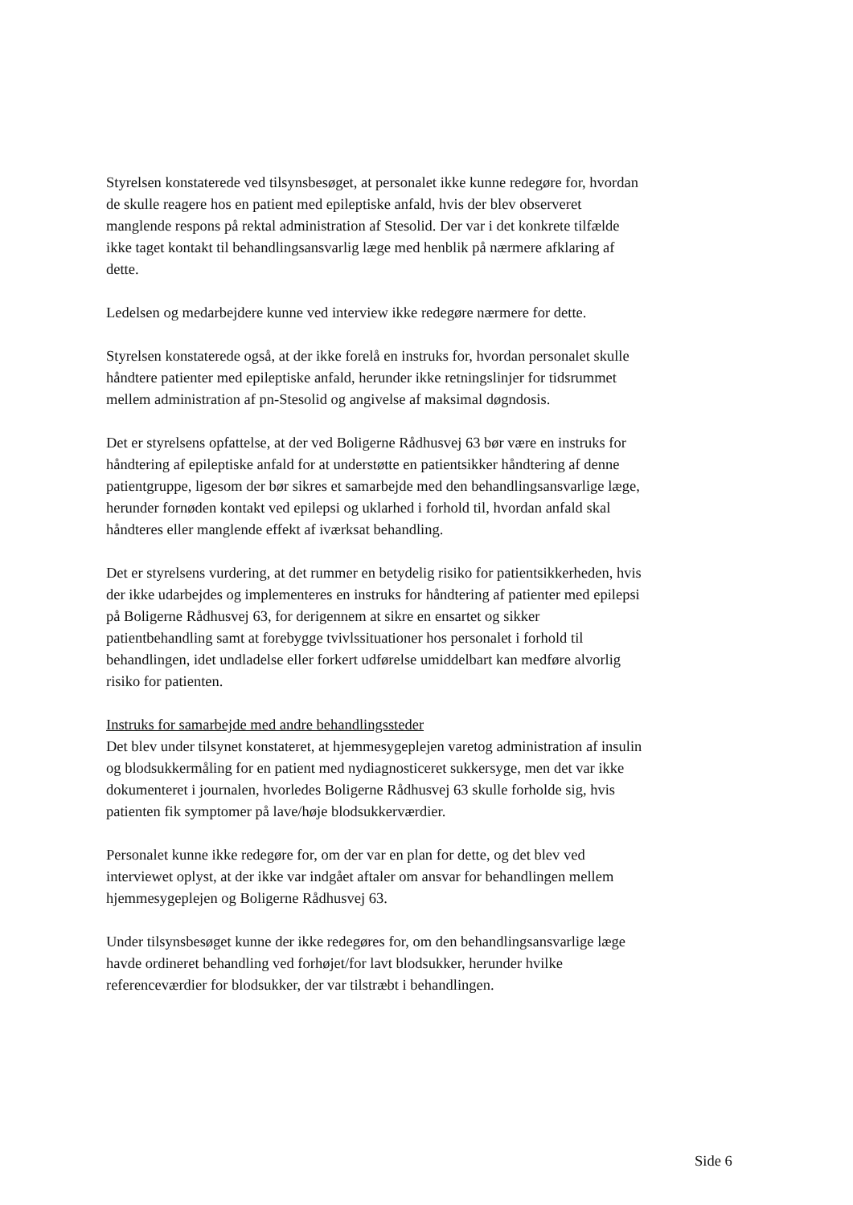Styrelsen konstaterede ved tilsynsbesøget, at personalet ikke kunne redegøre for, hvordan de skulle reagere hos en patient med epileptiske anfald, hvis der blev observeret manglende respons på rektal administration af Stesolid. Der var i det konkrete tilfælde ikke taget kontakt til behandlingsansvarlig læge med henblik på nærmere afklaring af dette.
Ledelsen og medarbejdere kunne ved interview ikke redegøre nærmere for dette.
Styrelsen konstaterede også, at der ikke forelå en instruks for, hvordan personalet skulle håndtere patienter med epileptiske anfald, herunder ikke retningslinjer for tidsrummet mellem administration af pn-Stesolid og angivelse af maksimal døgndosis.
Det er styrelsens opfattelse, at der ved Boligerne Rådhusvej 63 bør være en instruks for håndtering af epileptiske anfald for at understøtte en patientsikker håndtering af denne patientgruppe, ligesom der bør sikres et samarbejde med den behandlingsansvarlige læge, herunder fornøden kontakt ved epilepsi og uklarhed i forhold til, hvordan anfald skal håndteres eller manglende effekt af iværksat behandling.
Det er styrelsens vurdering, at det rummer en betydelig risiko for patientsikkerheden, hvis der ikke udarbejdes og implementeres en instruks for håndtering af patienter med epilepsi på Boligerne Rådhusvej 63, for derigennem at sikre en ensartet og sikker patientbehandling samt at forebygge tvivlssituationer hos personalet i forhold til behandlingen, idet undladelse eller forkert udførelse umiddelbart kan medføre alvorlig risiko for patienten.
Instruks for samarbejde med andre behandlingssteder
Det blev under tilsynet konstateret, at hjemmesygeplejen varetog administration af insulin og blodsukkermåling for en patient med nydiagnosticeret sukkersyge, men det var ikke dokumenteret i journalen, hvorledes Boligerne Rådhusvej 63 skulle forholde sig, hvis patienten fik symptomer på lave/høje blodsukkerværdier.
Personalet kunne ikke redegøre for, om der var en plan for dette, og det blev ved interviewet oplyst, at der ikke var indgået aftaler om ansvar for behandlingen mellem hjemmesygeplejen og Boligerne Rådhusvej 63.
Under tilsynsbesøget kunne der ikke redegøres for, om den behandlingsansvarlige læge havde ordineret behandling ved forhøjet/for lavt blodsukker, herunder hvilke referenceværdier for blodsukker, der var tilstræbt i behandlingen.
Side 6